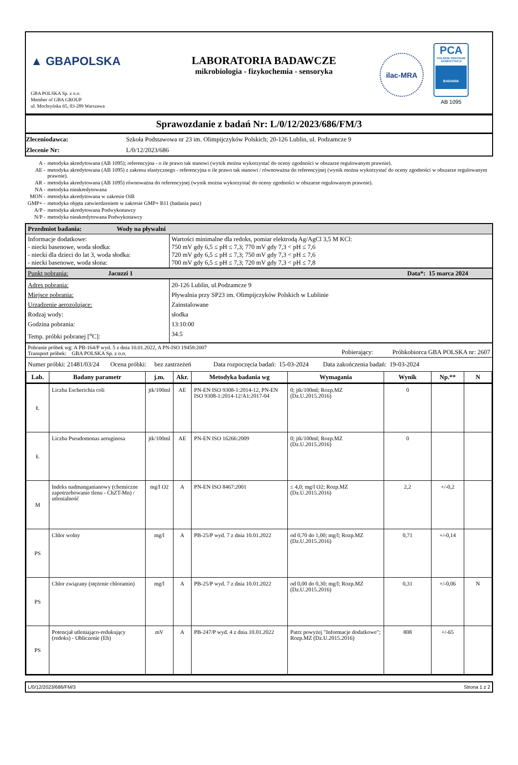▲ GBAPOLSKA
GBA POLSKA Sp. z o.o.
Member of GBA GROUP
ul. Mochtyńska 65, 03-289 Warszawa
LABORATORIA BADAWCZE
mikrobiologia - fizykochemia - sensoryka
ilac-MRA
PCA
POLSKIE CENTRUM AKREDYTACJI
BADANIA
AB 1095
Sprawozdanie z badań Nr: L/0/12/2023/686/FM/3
| Zleceniodawca: | Szkoła Podstawowa nr 23 im. Olimpijczyków Polskich; 20-126 Lublin, ul. Podzamcze 9 |
| Zlecenie Nr: | L/0/12/2023/686 |
| A - | metodyka akredytowana (AB 1095); referencyjna - o ile prawo tak stanowi (wynik można wykorzystać do oceny zgodności w obszarze regulowanym prawnie). |
| AE - | metodyka akredytowana (AB 1095) z zakresu elastycznego - referencyjna o ile prawo tak stanowi / równoważna do referencyjnej (wynik można wykorzystać do oceny zgodności w obszarze regulowanym prawnie). |
| AR - | metodyka akredytowana (AB 1095) równoważna do referencyjnej (wynik można wykorzystać do oceny zgodności w obszarze regulowanym prawnie). |
| NA - | metodyka nieakredytowana |
| MON - | metodyka akredytowana w zakresie OiB |
| GMP+ - | metodyka objęta zatwierdzeniem w zakresie GMP+ B11 (badania pasz) |
| A/P - | metodyka akredytowana Podwykonawcy |
| N/P - | metodyka nieakredytowana Podwykonawcy |
| Przedmiot badania: Wody na pływalni | |
| Informacje dodatkowe: - niecki basenowe, woda słodka: - niecki dla dzieci do lat 3, woda słodka: - niecki basenowe, woda słona: | Wartości minimalne dla redoks, pomiar elektrodą Ag/AgCl 3,5 M KCl: 750 mV gdy 6,5 ≤ pH ≤ 7,3; 770 mV gdy 7,3 < pH ≤ 7,6 720 mV gdy 6,5 ≤ pH ≤ 7,3; 750 mV gdy 7,3 < pH ≤ 7,6 700 mV gdy 6,5 ≤ pH ≤ 7,3; 720 mV gdy 7,3 < pH ≤ 7,8 |
| Punkt pobrania: Jacuzzi 1 Data*: 15 marca 2024 | |
| Adres pobrania: Miejsce pobrania: Urządzenie aerozolujące: Rodzaj wody: Godzina pobrania: Temp. próbki pobranej [<sup>o</sup>C]: | 20-126 Lublin, ul.Podzamcze 9 Pływalnia przy SP23 im. Olimpijczyków Polskich w Lublinie Zainstalowane słodka 13:10:00 34.5 |
| Pobranie próbek wg: A PB-164/P wyd. 5 z dnia 10.01.2022, A PN-ISO 19458:2007 Transport próbek: GBA POLSKA Sp. z o.o. Pobierający: Próbkobiorca GBA POLSKA nr: 2607 | |
| Numer próbki: 21481/03/24 Ocena próbki: bez zastrzeżeń Data rozpoczęcia badań: 15-03-2024 Data zakończenia badań: 19-03-2024 | |
| Lab. | Badany parametr | j.m. | Akr. | Metodyka badania wg | Wymagania | Wynik | Np.** | N |
| --- | --- | --- | --- | --- | --- | --- | --- | --- |
| Ł | Liczba Escherichia coli | jtk/100ml | AE | PN-EN ISO 9308-1:2014-12, PN-EN ISO 9308-1:2014-12/A1:2017-04 | 0; jtk/100ml; Rozp.MZ (Dz.U.2015.2016) | 0 | | |
| Ł | Liczba Pseudomonas aeruginosa | jtk/100ml | AE | PN-EN ISO 16266:2009 | 0; jtk/100ml; Rozp.MZ (Dz.U.2015.2016) | 0 | | |
| M | Indeks nadmanganianowy (chemiczne zapotrzebowanie tlenu - ChZT-Mn) / utlenialność | mg/l O2 | A | PN-EN ISO 8467:2001 | ≤ 4,0; mg/l O2; Rozp.MZ (Dz.U.2015.2016) | 2,2 | +/-0,2 | |
| PS | Chlor wolny | mg/l | A | PB-25/P wyd. 7 z dnia 10.01.2022 | od 0,70 do 1,00; mg/l; Rozp.MZ (Dz.U.2015.2016) | 0,71 | +/-0,14 | |
| PS | Chlor związany (stężenie chloramin) | mg/l | A | PB-25/P wyd. 7 z dnia 10.01.2022 | od 0,00 do 0,30; mg/l; Rozp.MZ (Dz.U.2015.2016) | 0,31 | +/-0,06 | N |
| PS | Potencjał utleniająco-redukujący (redoks) - Obliczenie (Eh) | mV | A | PB-247/P wyd. 4 z dnia 10.01.2022 | Patrz powyżej "Informacje dodatkowe"; Rozp.MZ (Dz.U.2015.2016) | 808 | +/-65 | |
L/0/12/2023/686/FM/3 Strona 1 z 2